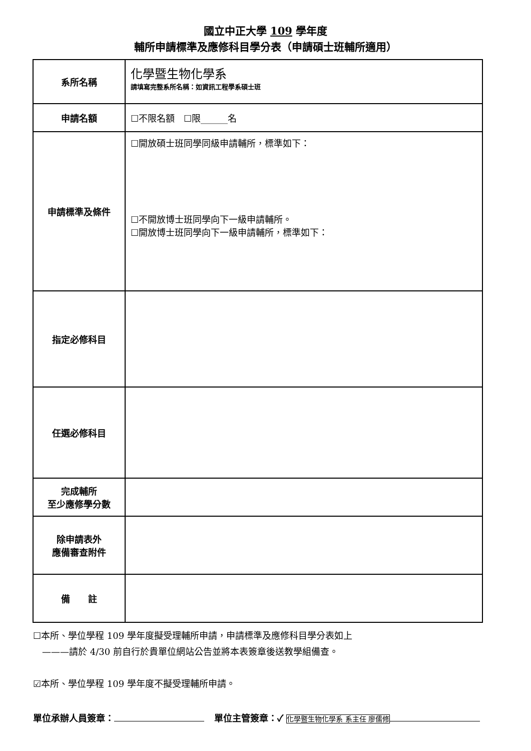國立中正大學 109 學年度
輔所申請標準及應修科目學分表（申請碩士班輔所適用）
| 系所名稱 | 化學暨生物化學系 請填寫完整系所名稱：如資訊工程學系碩士班 |
| 申請名額 | ☐不限名額 ☐限______名 |
| 申請標準及條件 | ☐開放碩士班同學同級申請輔所，標準如下： ☐不開放博士班同學向下一級申請輔所。 ☐開放博士班同學向下一級申請輔所，標準如下： |
| 指定必修科目 | |
| 任選必修科目 | |
| 完成輔所 至少應修學分數 | |
| 除申請表外 應備審查附件 | |
| 備 註 | |
☐本所、學位學程 109 學年度擬受理輔所申請，申請標準及應修科目學分表如上
　———請於 4/30 前自行於貴單位網站公告並將本表簽章後送教學組備查。
☑本所、學位學程 109 學年度不擬受理輔所申請。
單位承辦人員簽章： 單位主管簽章：✓ 化學暨生物化學系 系主任 廖儒修